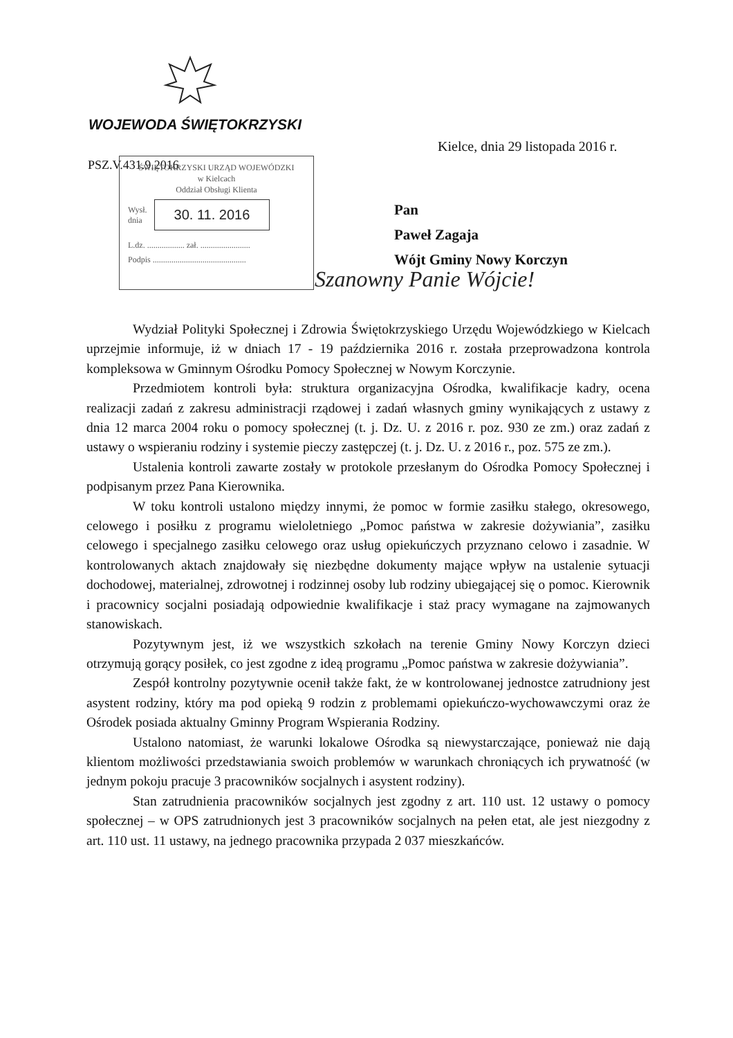WOJEWODA ŚWIĘTOKRZYSKI
Kielce, dnia 29 listopada 2016 r.
PSZ.V.431.9.2016
ŚWIĘTOKRZYSKI URZĄD WOJEWÓDZKI
w Kielcach
Oddział Obsługi Klienta
Wysł.
dnia 30. 11. 2016
L.dz. .................. zał. ........................
Podpis .............................................
Pan
Paweł Zagaja
Wójt Gminy Nowy Korczyn
Szanowny Panie Wójcie!
Wydział Polityki Społecznej i Zdrowia Świętokrzyskiego Urzędu Wojewódzkiego w Kielcach uprzejmie informuje, iż w dniach 17 - 19 października 2016 r. została przeprowadzona kontrola kompleksowa w Gminnym Ośrodku Pomocy Społecznej w Nowym Korczynie.
Przedmiotem kontroli była: struktura organizacyjna Ośrodka, kwalifikacje kadry, ocena realizacji zadań z zakresu administracji rządowej i zadań własnych gminy wynikających z ustawy z dnia 12 marca 2004 roku o pomocy społecznej (t. j. Dz. U. z 2016 r. poz. 930 ze zm.) oraz zadań z ustawy o wspieraniu rodziny i systemie pieczy zastępczej (t. j. Dz. U. z 2016 r., poz. 575 ze zm.).
Ustalenia kontroli zawarte zostały w protokole przesłanym do Ośrodka Pomocy Społecznej i podpisanym przez Pana Kierownika.
W toku kontroli ustalono między innymi, że pomoc w formie zasiłku stałego, okresowego, celowego i posiłku z programu wieloletniego „Pomoc państwa w zakresie dożywiania”, zasiłku celowego i specjalnego zasiłku celowego oraz usług opiekuńczych przyznano celowo i zasadnie. W kontrolowanych aktach znajdowały się niezbędne dokumenty mające wpływ na ustalenie sytuacji dochodowej, materialnej, zdrowotnej i rodzinnej osoby lub rodziny ubiegającej się o pomoc. Kierownik i pracownicy socjalni posiadają odpowiednie kwalifikacje i staż pracy wymagane na zajmowanych stanowiskach.
Pozytywnym jest, iż we wszystkich szkołach na terenie Gminy Nowy Korczyn dzieci otrzymują gorący posiłek, co jest zgodne z ideą programu „Pomoc państwa w zakresie dożywiania”.
Zespół kontrolny pozytywnie ocenił także fakt, że w kontrolowanej jednostce zatrudniony jest asystent rodziny, który ma pod opieką 9 rodzin z problemami opiekuńczo-wychowawczymi oraz że Ośrodek posiada aktualny Gminny Program Wspierania Rodziny.
Ustalono natomiast, że warunki lokalowe Ośrodka są niewystarczające, ponieważ nie dają klientom możliwości przedstawiania swoich problemów w warunkach chroniących ich prywatność (w jednym pokoju pracuje 3 pracowników socjalnych i asystent rodziny).
Stan zatrudnienia pracowników socjalnych jest zgodny z art. 110 ust. 12 ustawy o pomocy społecznej – w OPS zatrudnionych jest 3 pracowników socjalnych na pełen etat, ale jest niezgodny z art. 110 ust. 11 ustawy, na jednego pracownika przypada 2 037 mieszkańców.